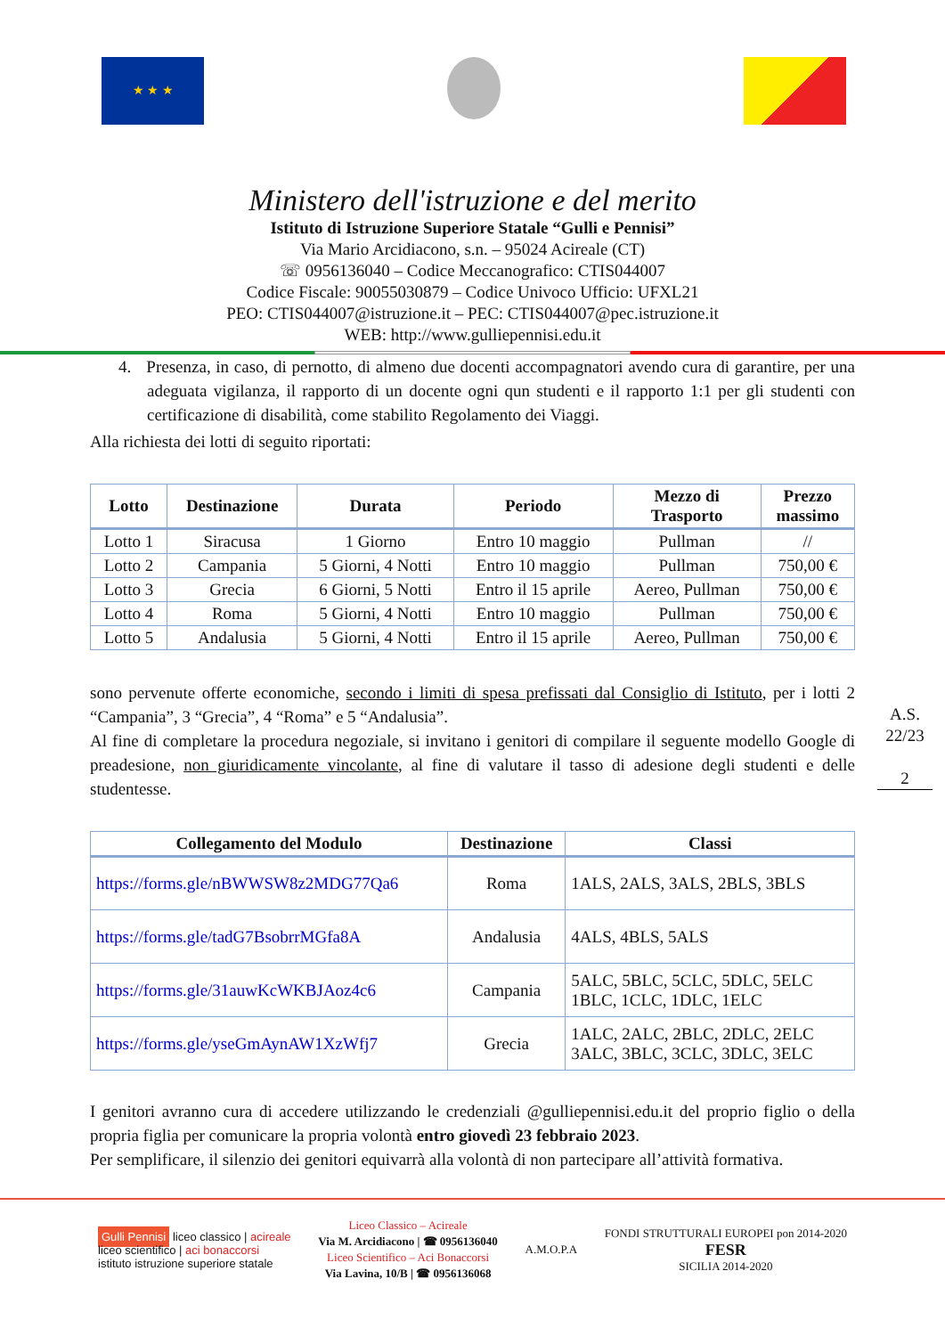★ ★ ★
Ministero dell'istruzione e del merito
Istituto di Istruzione Superiore Statale “Gulli e Pennisi”
Via Mario Arcidiacono, s.n. – 95024 Acireale (CT)
☏ 0956136040 – Codice Meccanografico: CTIS044007
Codice Fiscale: 90055030879 – Codice Univoco Ufficio: UFXL21
PEO: CTIS044007@istruzione.it – PEC: CTIS044007@pec.istruzione.it
WEB: http://www.gulliepennisi.edu.it
4. Presenza, in caso, di pernotto, di almeno due docenti accompagnatori avendo cura di garantire, per una adeguata vigilanza, il rapporto di un docente ogni qun studenti e il rapporto 1:1 per gli studenti con certificazione di disabilità, come stabilito Regolamento dei Viaggi.
Alla richiesta dei lotti di seguito riportati:
| Lotto | Destinazione | Durata | Periodo | Mezzo di Trasporto | Prezzo massimo |
| --- | --- | --- | --- | --- | --- |
| Lotto 1 | Siracusa | 1 Giorno | Entro 10 maggio | Pullman | // |
| Lotto 2 | Campania | 5 Giorni, 4 Notti | Entro 10 maggio | Pullman | 750,00 € |
| Lotto 3 | Grecia | 6 Giorni, 5 Notti | Entro il 15 aprile | Aereo, Pullman | 750,00 € |
| Lotto 4 | Roma | 5 Giorni, 4 Notti | Entro 10 maggio | Pullman | 750,00 € |
| Lotto 5 | Andalusia | 5 Giorni, 4 Notti | Entro il 15 aprile | Aereo, Pullman | 750,00 € |
sono pervenute offerte economiche, secondo i limiti di spesa prefissati dal Consiglio di Istituto, per i lotti 2 “Campania”, 3 “Grecia”, 4 “Roma” e 5 “Andalusia”.
Al fine di completare la procedura negoziale, si invitano i genitori di compilare il seguente modello Google di preadesione, non giuridicamente vincolante, al fine di valutare il tasso di adesione degli studenti e delle studentesse.
| Collegamento del Modulo | Destinazione | Classi |
| --- | --- | --- |
| https://forms.gle/nBWWSW8z2MDG77Qa6 | Roma | 1ALS, 2ALS, 3ALS, 2BLS, 3BLS |
| https://forms.gle/tadG7BsobrrMGfa8A | Andalusia | 4ALS, 4BLS, 5ALS |
| https://forms.gle/31auwKcWKBJAoz4c6 | Campania | 5ALC, 5BLC, 5CLC, 5DLC, 5ELC 1BLC, 1CLC, 1DLC, 1ELC |
| https://forms.gle/yseGmAynAW1XzWfj7 | Grecia | 1ALC, 2ALC, 2BLC, 2DLC, 2ELC 3ALC, 3BLC, 3CLC, 3DLC, 3ELC |
I genitori avranno cura di accedere utilizzando le credenziali @gulliepennisi.edu.it del proprio figlio o della propria figlia per comunicare la propria volontà entro giovedì 23 febbraio 2023.
Per semplificare, il silenzio dei genitori equivarrà alla volontà di non partecipare all’attività formativa.
A.S.
22/23
2
Gulli Pennisi liceo classico | acireale
liceo scientifico | aci bonaccorsi
istituto istruzione superiore statale
Liceo Classico – Acireale
Via M. Arcidiacono | ☎ 0956136040
Liceo Scientifico – Aci Bonaccorsi
Via Lavina, 10/B | ☎ 0956136068
A.M.O.P.A
FONDI STRUTTURALI EUROPEI pon 2014-2020
FESR
SICILIA 2014-2020